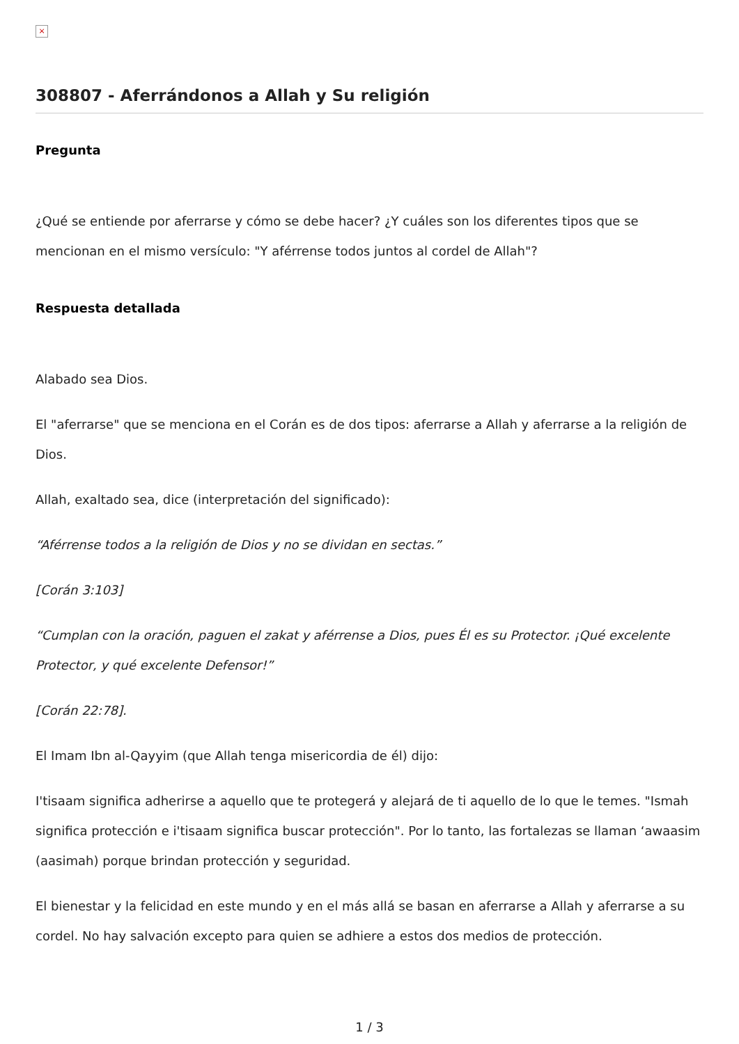×
308807 - Aferrándonos a Allah y Su religión
Pregunta
¿Qué se entiende por aferrarse y cómo se debe hacer? ¿Y cuáles son los diferentes tipos que se mencionan en el mismo versículo: "Y aférrense todos juntos al cordel de Allah"?
Respuesta detallada
Alabado sea Dios.
El "aferrarse" que se menciona en el Corán es de dos tipos: aferrarse a Allah y aferrarse a la religión de Dios.
Allah, exaltado sea, dice (interpretación del significado):
“Aférrense todos a la religión de Dios y no se dividan en sectas.”
[Corán 3:103]
“Cumplan con la oración, paguen el zakat y aférrense a Dios, pues Él es su Protector. ¡Qué excelente Protector, y qué excelente Defensor!”
[Corán 22:78].
El Imam Ibn al-Qayyim (que Allah tenga misericordia de él) dijo:
I'tisaam significa adherirse a aquello que te protegerá y alejará de ti aquello de lo que le temes. "Ismah significa protección e i'tisaam significa buscar protección". Por lo tanto, las fortalezas se llaman ‘awaasim (aasimah) porque brindan protección y seguridad.
El bienestar y la felicidad en este mundo y en el más allá se basan en aferrarse a Allah y aferrarse a su cordel. No hay salvación excepto para quien se adhiere a estos dos medios de protección.
1 / 3